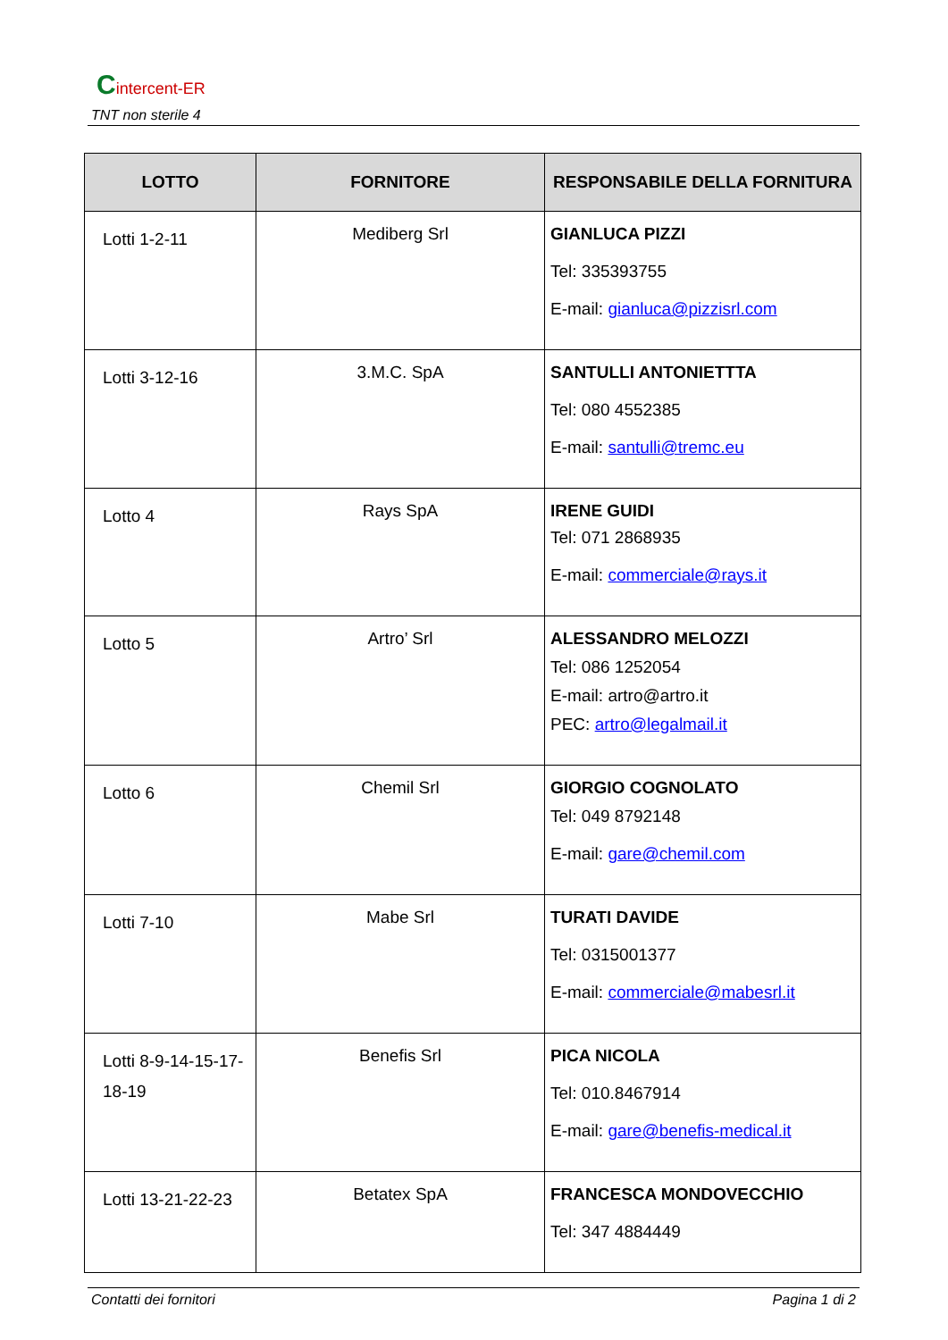Cintercent-ER
TNT non sterile 4
| LOTTO | FORNITORE | RESPONSABILE DELLA FORNITURA |
| --- | --- | --- |
| Lotti 1-2-11 | Mediberg Srl | GIANLUCA PIZZI Tel: 335393755 E-mail: gianluca@pizzisrl.com |
| Lotti 3-12-16 | 3.M.C. SpA | SANTULLI ANTONIETTTA Tel: 080 4552385 E-mail: santulli@tremc.eu |
| Lotto 4 | Rays SpA | IRENE GUIDI Tel: 071 2868935 E-mail: commerciale@rays.it |
| Lotto 5 | Artro’ Srl | ALESSANDRO MELOZZI Tel: 086 1252054 E-mail: artro@artro.it PEC: artro@legalmail.it |
| Lotto 6 | Chemil Srl | GIORGIO COGNOLATO Tel: 049 8792148 E-mail: gare@chemil.com |
| Lotti 7-10 | Mabe Srl | TURATI DAVIDE Tel: 0315001377 E-mail: commerciale@mabesrl.it |
| Lotti 8-9-14-15-17-18-19 | Benefis Srl | PICA NICOLA Tel: 010.8467914 E-mail: gare@benefis-medical.it |
| Lotti 13-21-22-23 | Betatex SpA | FRANCESCA MONDOVECCHIO Tel: 347 4884449 |
Contatti dei fornitori Pagina 1 di 2